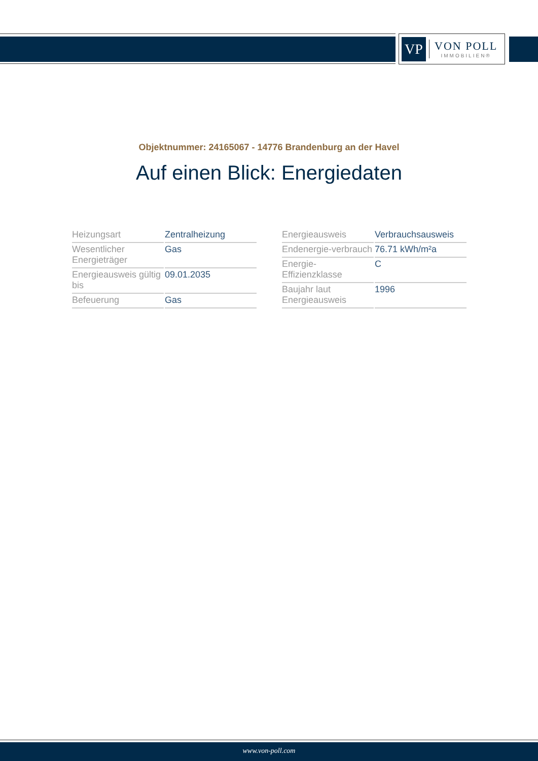VP
VON POLL
IMMOBILIEN®
Objektnummer: 24165067 - 14776 Brandenburg an der Havel
Auf einen Blick: Energiedaten
| Heizungsart | Zentralheizung |
| Wesentlicher Energieträger | Gas |
| Energieausweis gültig bis | 09.01.2035 |
| Befeuerung | Gas |
| Energieausweis | Verbrauchsausweis |
| Endenergie-verbrauch | 76.71 kWh/m²a |
| Energie-Effizienzklasse | C |
| Baujahr laut Energieausweis | 1996 |
www.von-poll.com